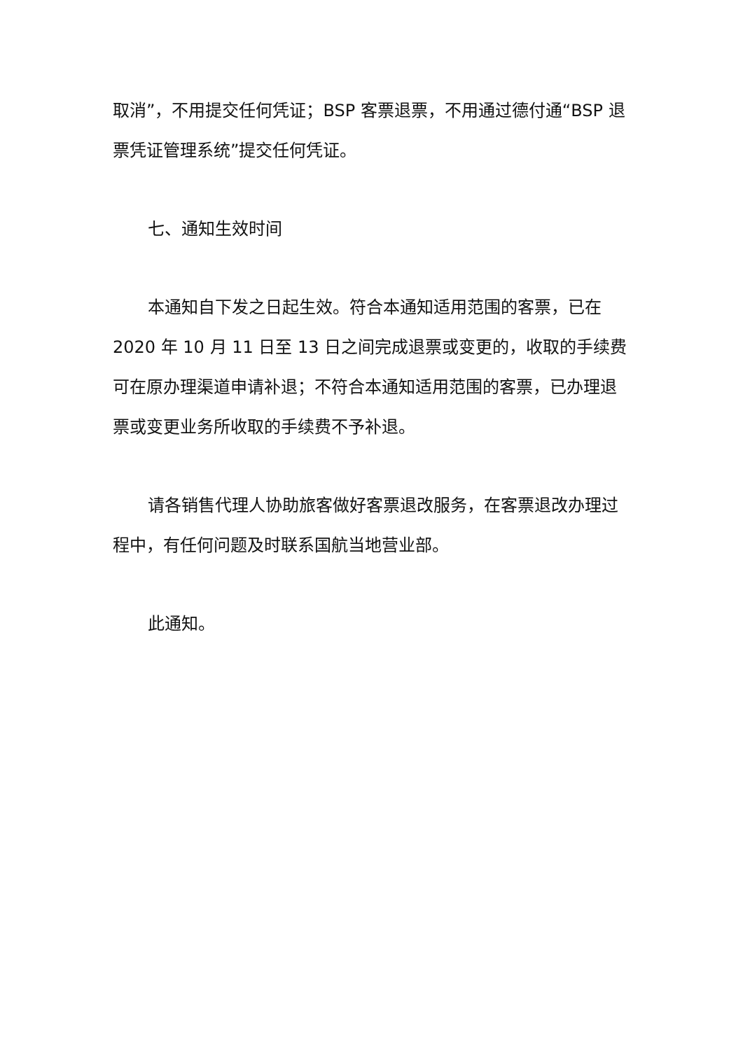取消”，不用提交任何凭证；BSP 客票退票，不用通过德付通“BSP 退票凭证管理系统”提交任何凭证。
七、通知生效时间
本通知自下发之日起生效。符合本通知适用范围的客票，已在 2020 年 10 月 11 日至 13 日之间完成退票或变更的，收取的手续费可在原办理渠道申请补退；不符合本通知适用范围的客票，已办理退票或变更业务所收取的手续费不予补退。
请各销售代理人协助旅客做好客票退改服务，在客票退改办理过程中，有任何问题及时联系国航当地营业部。
此通知。